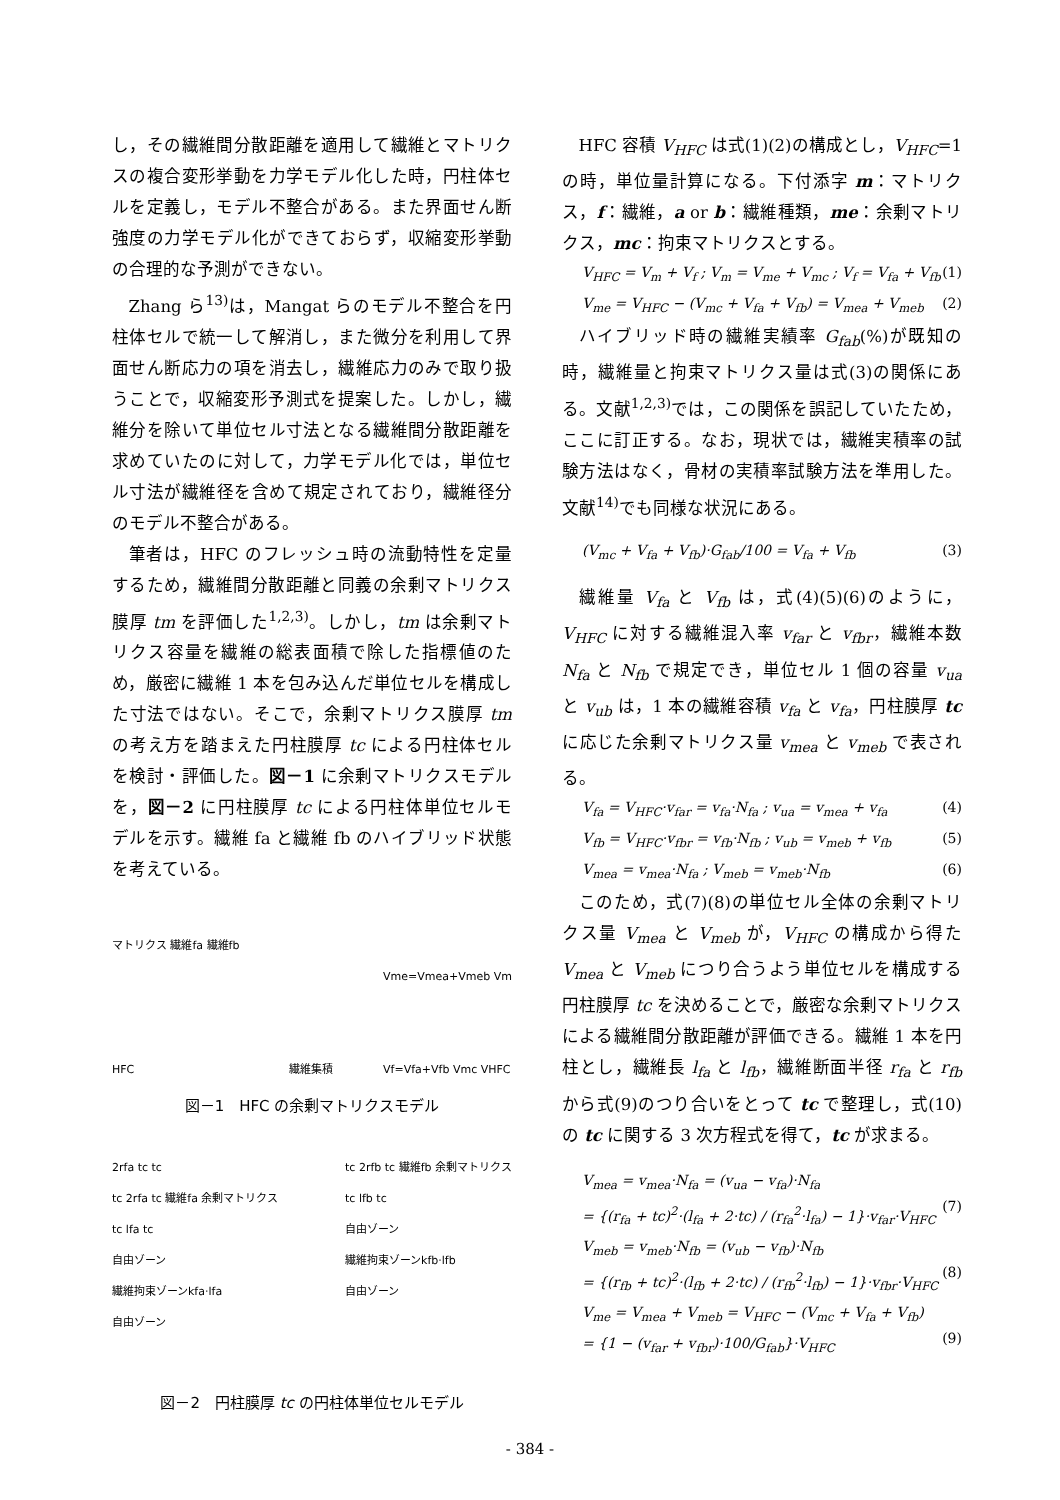し，その繊維間分散距離を適用して繊維とマトリクスの複合変形挙動を力学モデル化した時，円柱体セルを定義し，モデル不整合がある。また界面せん断強度の力学モデル化ができておらず，収縮変形挙動の合理的な予測ができない。
Zhang ら<sup>13)</sup>は，Mangat らのモデル不整合を円柱体セルで統一して解消し，また微分を利用して界面せん断応力の項を消去し，繊維応力のみで取り扱うことで，収縮変形予測式を提案した。しかし，繊維分を除いて単位セル寸法となる繊維間分散距離を求めていたのに対して，力学モデル化では，単位セル寸法が繊維径を含めて規定されており，繊維径分のモデル不整合がある。
筆者は，HFC のフレッシュ時の流動特性を定量するため，繊維間分散距離と同義の余剰マトリクス膜厚 tm を評価した<sup>1,2,3)</sup>。しかし，tm は余剰マトリクス容量を繊維の総表面積で除した指標値のため，厳密に繊維 1 本を包み込んだ単位セルを構成した寸法ではない。そこで，余剰マトリクス膜厚 tm の考え方を踏まえた円柱膜厚 tc による円柱体セルを検討・評価した。図－1 に余剰マトリクスモデルを，図－2 に円柱膜厚 tc による円柱体単位セルモデルを示す。繊維 fa と繊維 fb のハイブリッド状態を考えている。
マトリクス 繊維fa 繊維fb
HFC 繊維集積 Vme=Vmea+Vmeb Vm
Vf=Vfa+Vfb Vmc VHFC
図－1　HFC の余剰マトリクスモデル
2rfa tc tc
tc 2rfa tc 繊維fa 余剰マトリクス
tc lfa tc
自由ゾーン
繊維拘束ゾーンkfa·lfa
自由ゾーン tc 2rfb tc 繊維fb 余剰マトリクス
tc lfb tc
自由ゾーン
繊維拘束ゾーンkfb·lfb
自由ゾーン
図－2　円柱膜厚 tc の円柱体単位セルモデル
HFC 容積 V<sub>HFC</sub> は式(1)(2)の構成とし，V<sub>HFC</sub>=1 の時，単位量計算になる。下付添字 m：マトリクス，f：繊維，a or b：繊維種類，me：余剰マトリクス，mc：拘束マトリクスとする。
V<sub>HFC</sub> = V<sub>m</sub> + V<sub>f</sub> ; V<sub>m</sub> = V<sub>me</sub> + V<sub>mc</sub> ; V<sub>f</sub> = V<sub>fa</sub> + V<sub>fb</sub> (1)
V<sub>me</sub> = V<sub>HFC</sub> − (V<sub>mc</sub> + V<sub>fa</sub> + V<sub>fb</sub>) = V<sub>mea</sub> + V<sub>meb</sub> (2)
ハイブリッド時の繊維実績率 G<sub>fab</sub>(%)が既知の時，繊維量と拘束マトリクス量は式(3)の関係にある。文献<sup>1,2,3)</sup>では，この関係を誤記していたため，ここに訂正する。なお，現状では，繊維実積率の試験方法はなく，骨材の実積率試験方法を準用した。文献<sup>14)</sup>でも同様な状況にある。
(V<sub>mc</sub> + V<sub>fa</sub> + V<sub>fb</sub>)·G<sub>fab</sub>/100 = V<sub>fa</sub> + V<sub>fb</sub> (3)
繊維量 V<sub>fa</sub> と V<sub>fb</sub> は，式(4)(5)(6)のように，V<sub>HFC</sub> に対する繊維混入率 v<sub>far</sub> と v<sub>fbr</sub>，繊維本数 N<sub>fa</sub> と N<sub>fb</sub> で規定でき，単位セル 1 個の容量 v<sub>ua</sub> と v<sub>ub</sub> は，1 本の繊維容積 v<sub>fa</sub> と v<sub>fa</sub>，円柱膜厚 tc に応じた余剰マトリクス量 v<sub>mea</sub> と v<sub>meb</sub> で表される。
V<sub>fa</sub> = V<sub>HFC</sub>·v<sub>far</sub> = v<sub>fa</sub>·N<sub>fa</sub> ; v<sub>ua</sub> = v<sub>mea</sub> + v<sub>fa</sub> (4)
V<sub>fb</sub> = V<sub>HFC</sub>·v<sub>fbr</sub> = v<sub>fb</sub>·N<sub>fb</sub> ; v<sub>ub</sub> = v<sub>meb</sub> + v<sub>fb</sub> (5)
V<sub>mea</sub> = v<sub>mea</sub>·N<sub>fa</sub> ; V<sub>meb</sub> = v<sub>meb</sub>·N<sub>fb</sub> (6)
このため，式(7)(8)の単位セル全体の余剰マトリクス量 V<sub>mea</sub> と V<sub>meb</sub> が，V<sub>HFC</sub> の構成から得た V<sub>mea</sub> と V<sub>meb</sub> につり合うよう単位セルを構成する円柱膜厚 tc を決めることで，厳密な余剰マトリクスによる繊維間分散距離が評価できる。繊維 1 本を円柱とし，繊維長 l<sub>fa</sub> と l<sub>fb</sub>，繊維断面半径 r<sub>fa</sub> と r<sub>fb</sub> から式(9)のつり合いをとって tc で整理し，式(10)の tc に関する 3 次方程式を得て，tc が求まる。
V<sub>mea</sub> = v<sub>mea</sub>·N<sub>fa</sub> = (v<sub>ua</sub> − v<sub>fa</sub>)·N<sub>fa</sub>
= {(r<sub>fa</sub> + tc)<sup>2</sup>·(l<sub>fa</sub> + 2·tc) / (r<sub>fa</sub><sup>2</sup>·l<sub>fa</sub>) − 1}·v<sub>far</sub>·V<sub>HFC</sub>
(7)
V<sub>meb</sub> = v<sub>meb</sub>·N<sub>fb</sub> = (v<sub>ub</sub> − v<sub>fb</sub>)·N<sub>fb</sub>
= {(r<sub>fb</sub> + tc)<sup>2</sup>·(l<sub>fb</sub> + 2·tc) / (r<sub>fb</sub><sup>2</sup>·l<sub>fb</sub>) − 1}·v<sub>fbr</sub>·V<sub>HFC</sub>
(8)
V<sub>me</sub> = V<sub>mea</sub> + V<sub>meb</sub> = V<sub>HFC</sub> − (V<sub>mc</sub> + V<sub>fa</sub> + V<sub>fb</sub>)
= {1 − (v<sub>far</sub> + v<sub>fbr</sub>)·100/G<sub>fab</sub>}·V<sub>HFC</sub>
(9)
- 384 -